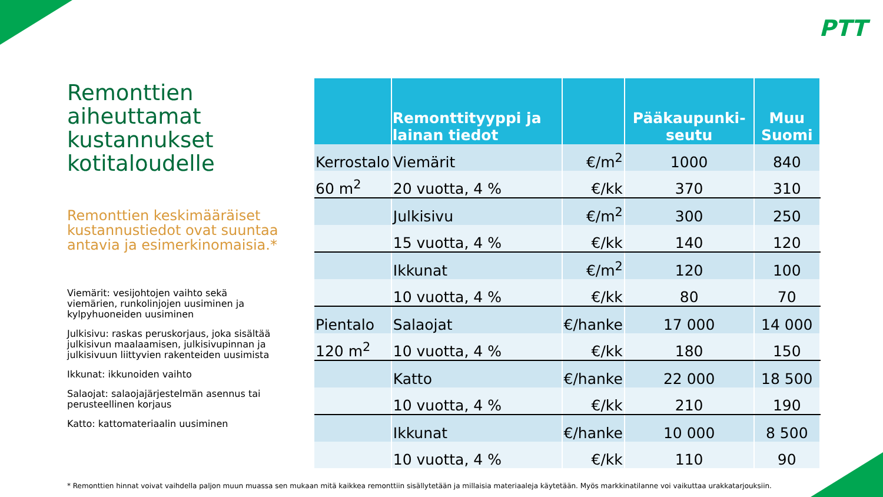PTT
Remonttien aiheuttamat kustannukset kotitaloudelle
Remonttien keskimääräiset kustannustiedot ovat suuntaa antavia ja esimerkinomaisia.*
Viemärit: vesijohtojen vaihto sekä viemärien, runkolinjojen uusiminen ja kylpyhuoneiden uusiminen
Julkisivu: raskas peruskorjaus, joka sisältää julkisivun maalaamisen, julkisivupinnan ja julkisivuun liittyvien rakenteiden uusimista
Ikkunat: ikkunoiden vaihto
Salaojat: salaojajärjestelmän asennus tai perusteellinen korjaus
Katto: kattomateriaalin uusiminen
| | Remonttityyppi ja lainan tiedot | | Pääkaupunki-seutu | Muu Suomi |
| --- | --- | --- | --- | --- |
| Kerrostalo | Viemärit | €/m<sup>2</sup> | 1000 | 840 |
| 60 m<sup>2</sup> | 20 vuotta, 4 % | €/kk | 370 | 310 |
| | Julkisivu | €/m<sup>2</sup> | 300 | 250 |
| | 15 vuotta, 4 % | €/kk | 140 | 120 |
| | Ikkunat | €/m<sup>2</sup> | 120 | 100 |
| | 10 vuotta, 4 % | €/kk | 80 | 70 |
| Pientalo | Salaojat | €/hanke | 17 000 | 14 000 |
| 120 m<sup>2</sup> | 10 vuotta, 4 % | €/kk | 180 | 150 |
| | Katto | €/hanke | 22 000 | 18 500 |
| | 10 vuotta, 4 % | €/kk | 210 | 190 |
| | Ikkunat | €/hanke | 10 000 | 8 500 |
| | 10 vuotta, 4 % | €/kk | 110 | 90 |
* Remonttien hinnat voivat vaihdella paljon muun muassa sen mukaan mitä kaikkea remonttiin sisällytetään ja millaisia materiaaleja käytetään. Myös markkinatilanne voi vaikuttaa urakkatarjouksiin.